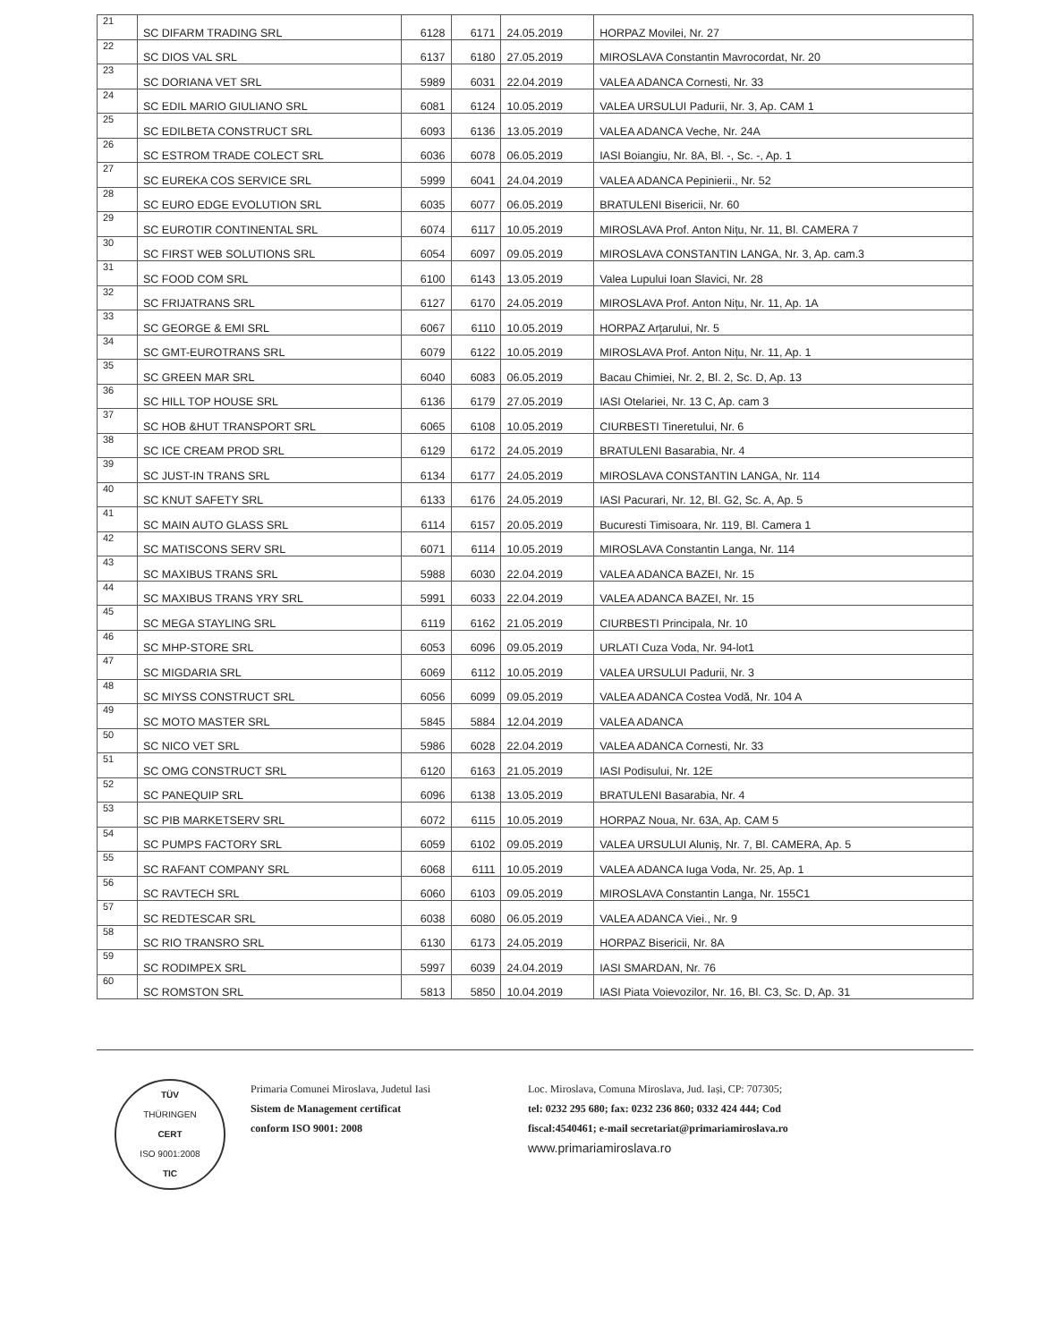| 21 | SC DIFARM TRADING SRL | 6128 | 6171 | 24.05.2019 | HORPAZ Movilei, Nr. 27 |
| 22 | SC DIOS VAL SRL | 6137 | 6180 | 27.05.2019 | MIROSLAVA Constantin Mavrocordat, Nr. 20 |
| 23 | SC DORIANA VET SRL | 5989 | 6031 | 22.04.2019 | VALEA ADANCA Cornesti, Nr. 33 |
| 24 | SC EDIL MARIO GIULIANO SRL | 6081 | 6124 | 10.05.2019 | VALEA URSULUI Padurii, Nr. 3, Ap. CAM 1 |
| 25 | SC EDILBETA CONSTRUCT SRL | 6093 | 6136 | 13.05.2019 | VALEA ADANCA Veche, Nr. 24A |
| 26 | SC ESTROM TRADE COLECT SRL | 6036 | 6078 | 06.05.2019 | IASI Boiangiu, Nr. 8A, Bl. -, Sc. -, Ap. 1 |
| 27 | SC EUREKA COS SERVICE SRL | 5999 | 6041 | 24.04.2019 | VALEA ADANCA Pepinierii., Nr. 52 |
| 28 | SC EURO EDGE EVOLUTION SRL | 6035 | 6077 | 06.05.2019 | BRATULENI Bisericii, Nr. 60 |
| 29 | SC EUROTIR CONTINENTAL SRL | 6074 | 6117 | 10.05.2019 | MIROSLAVA Prof. Anton Nițu, Nr. 11, Bl. CAMERA 7 |
| 30 | SC FIRST WEB SOLUTIONS SRL | 6054 | 6097 | 09.05.2019 | MIROSLAVA CONSTANTIN LANGA, Nr. 3, Ap. cam.3 |
| 31 | SC FOOD COM SRL | 6100 | 6143 | 13.05.2019 | Valea Lupului Ioan Slavici, Nr. 28 |
| 32 | SC FRIJATRANS SRL | 6127 | 6170 | 24.05.2019 | MIROSLAVA Prof. Anton Nițu, Nr. 11, Ap. 1A |
| 33 | SC GEORGE & EMI SRL | 6067 | 6110 | 10.05.2019 | HORPAZ Arțarului, Nr. 5 |
| 34 | SC GMT-EUROTRANS SRL | 6079 | 6122 | 10.05.2019 | MIROSLAVA Prof. Anton Nițu, Nr. 11, Ap. 1 |
| 35 | SC GREEN MAR SRL | 6040 | 6083 | 06.05.2019 | Bacau Chimiei, Nr. 2, Bl. 2, Sc. D, Ap. 13 |
| 36 | SC HILL TOP HOUSE SRL | 6136 | 6179 | 27.05.2019 | IASI Otelariei, Nr. 13 C, Ap. cam 3 |
| 37 | SC HOB &HUT TRANSPORT SRL | 6065 | 6108 | 10.05.2019 | CIURBESTI Tineretului, Nr. 6 |
| 38 | SC ICE CREAM PROD SRL | 6129 | 6172 | 24.05.2019 | BRATULENI Basarabia, Nr. 4 |
| 39 | SC JUST-IN TRANS SRL | 6134 | 6177 | 24.05.2019 | MIROSLAVA CONSTANTIN LANGA, Nr. 114 |
| 40 | SC KNUT SAFETY SRL | 6133 | 6176 | 24.05.2019 | IASI Pacurari, Nr. 12, Bl. G2, Sc. A, Ap. 5 |
| 41 | SC MAIN AUTO GLASS SRL | 6114 | 6157 | 20.05.2019 | Bucuresti Timisoara, Nr. 119, Bl. Camera 1 |
| 42 | SC MATISCONS SERV SRL | 6071 | 6114 | 10.05.2019 | MIROSLAVA Constantin Langa, Nr. 114 |
| 43 | SC MAXIBUS TRANS SRL | 5988 | 6030 | 22.04.2019 | VALEA ADANCA BAZEI, Nr. 15 |
| 44 | SC MAXIBUS TRANS YRY SRL | 5991 | 6033 | 22.04.2019 | VALEA ADANCA BAZEI, Nr. 15 |
| 45 | SC MEGA STAYLING SRL | 6119 | 6162 | 21.05.2019 | CIURBESTI Principala, Nr. 10 |
| 46 | SC MHP-STORE SRL | 6053 | 6096 | 09.05.2019 | URLATI Cuza Voda, Nr. 94-lot1 |
| 47 | SC MIGDARIA SRL | 6069 | 6112 | 10.05.2019 | VALEA URSULUI Padurii, Nr. 3 |
| 48 | SC MIYSS CONSTRUCT SRL | 6056 | 6099 | 09.05.2019 | VALEA ADANCA Costea Vodă, Nr. 104 A |
| 49 | SC MOTO MASTER SRL | 5845 | 5884 | 12.04.2019 | VALEA ADANCA |
| 50 | SC NICO VET SRL | 5986 | 6028 | 22.04.2019 | VALEA ADANCA Cornesti, Nr. 33 |
| 51 | SC OMG CONSTRUCT SRL | 6120 | 6163 | 21.05.2019 | IASI Podisului, Nr. 12E |
| 52 | SC PANEQUIP SRL | 6096 | 6138 | 13.05.2019 | BRATULENI Basarabia, Nr. 4 |
| 53 | SC PIB MARKETSERV SRL | 6072 | 6115 | 10.05.2019 | HORPAZ Noua, Nr. 63A, Ap. CAM 5 |
| 54 | SC PUMPS FACTORY SRL | 6059 | 6102 | 09.05.2019 | VALEA URSULUI Aluniș, Nr. 7, Bl. CAMERA, Ap. 5 |
| 55 | SC RAFANT COMPANY SRL | 6068 | 6111 | 10.05.2019 | VALEA ADANCA Iuga Voda, Nr. 25, Ap. 1 |
| 56 | SC RAVTECH SRL | 6060 | 6103 | 09.05.2019 | MIROSLAVA Constantin Langa, Nr. 155C1 |
| 57 | SC REDTESCAR SRL | 6038 | 6080 | 06.05.2019 | VALEA ADANCA Viei., Nr. 9 |
| 58 | SC RIO TRANSRO SRL | 6130 | 6173 | 24.05.2019 | HORPAZ Bisericii, Nr. 8A |
| 59 | SC RODIMPEX SRL | 5997 | 6039 | 24.04.2019 | IASI SMARDAN, Nr. 76 |
| 60 | SC ROMSTON SRL | 5813 | 5850 | 10.04.2019 | IASI Piata Voievozilor, Nr. 16, Bl. C3, Sc. D, Ap. 31 |
TÜV
THÜRINGEN
CERT
ISO 9001:2008
TIC
Primaria Comunei Miroslava, Judetul Iasi
Sistem de Management certificat
conform ISO 9001: 2008
Loc. Miroslava, Comuna Miroslava, Jud. Iași, CP: 707305;
tel: 0232 295 680; fax: 0232 236 860; 0332 424 444; Cod
fiscal:4540461; e-mail secretariat@primariamiroslava.ro
www.primariamiroslava.ro